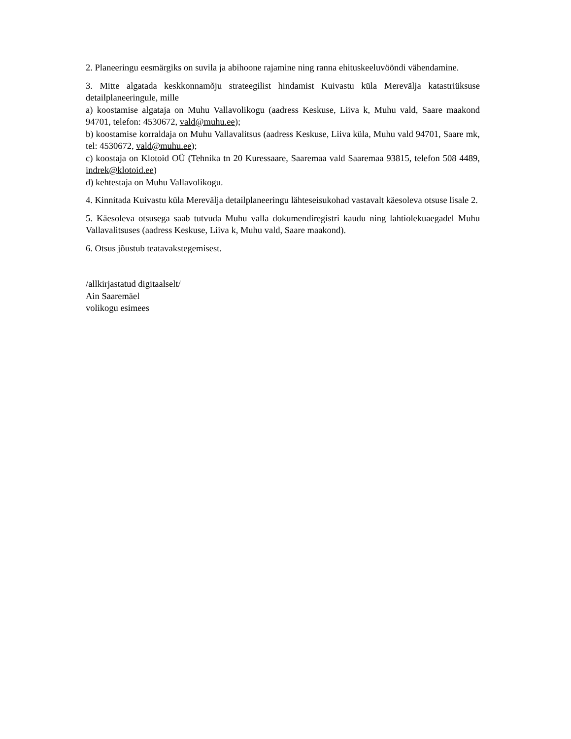2. Planeeringu eesmärgiks on suvila ja abihoone rajamine ning ranna ehituskeeluvööndi vähendamine.
3. Mitte algatada keskkonnamõju strateegilist hindamist Kuivastu küla Merevälja katastriüksuse detailplaneeringule, mille
a) koostamise algataja on Muhu Vallavolikogu (aadress Keskuse, Liiva k, Muhu vald, Saare maakond 94701, telefon: 4530672, vald@muhu.ee);
b) koostamise korraldaja on Muhu Vallavalitsus (aadress Keskuse, Liiva küla, Muhu vald 94701, Saare mk, tel: 4530672, vald@muhu.ee);
c) koostaja on Klotoid OÜ (Tehnika tn 20 Kuressaare, Saaremaa vald Saaremaa 93815, telefon 508 4489, indrek@klotoid.ee)
d) kehtestaja on Muhu Vallavolikogu.
4. Kinnitada Kuivastu küla Merevälja detailplaneeringu lähteseisukohad vastavalt käesoleva otsuse lisale 2.
5. Käesoleva otsusega saab tutvuda Muhu valla dokumendiregistri kaudu ning lahtiolekuaegadel Muhu Vallavalitsuses (aadress Keskuse, Liiva k, Muhu vald, Saare maakond).
6. Otsus jõustub teatavakstegemisest.
/allkirjastatud digitaalselt/
Ain Saaremäel
volikogu esimees